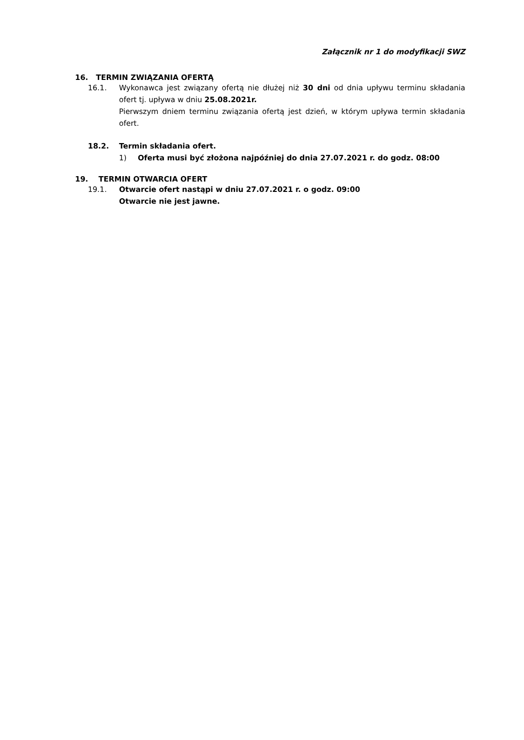Załącznik nr 1 do modyfikacji SWZ
16. TERMIN ZWIĄZANIA OFERTĄ
16.1. Wykonawca jest związany ofertą nie dłużej niż 30 dni od dnia upływu terminu składania ofert tj. upływa w dniu 25.08.2021r.
Pierwszym dniem terminu związania ofertą jest dzień, w którym upływa termin składania ofert.
18.2. Termin składania ofert.
1) Oferta musi być złożona najpóźniej do dnia 27.07.2021 r. do godz. 08:00
19. TERMIN OTWARCIA OFERT
19.1. Otwarcie ofert nastąpi w dniu 27.07.2021 r. o godz. 09:00
Otwarcie nie jest jawne.